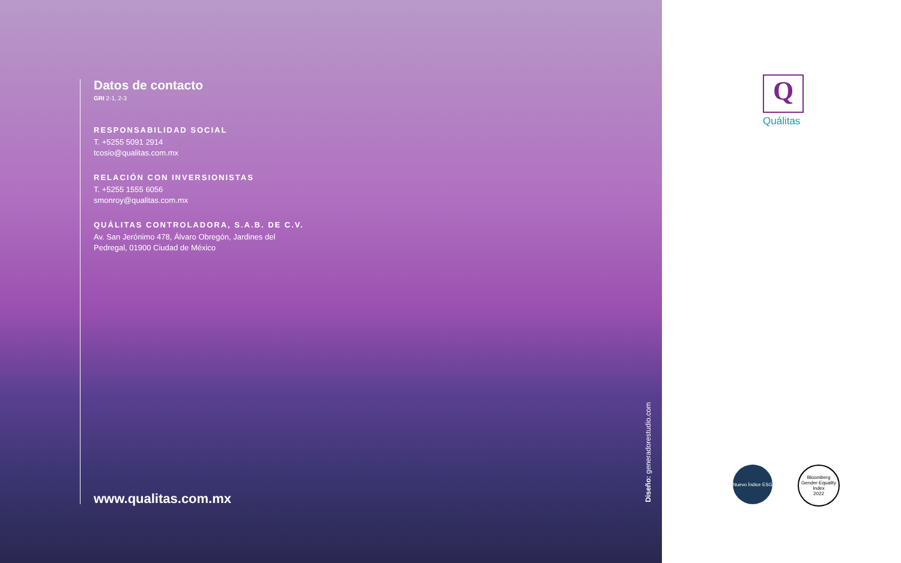Datos de contacto
GRI 2-1, 2-3
RESPONSABILIDAD SOCIAL
T. +5255 5091 2914
tcosio@qualitas.com.mx
RELACIÓN CON INVERSIONISTAS
T. +5255 1555 6056
smonroy@qualitas.com.mx
QUÁLITAS CONTROLADORA, S.A.B. DE C.V.
Av. San Jerónimo 478, Álvaro Obregón, Jardines del
Pedregal, 01900 Ciudad de México
www.qualitas.com.mx
Diseño: generadorestudio.com
Q
Quálitas
Nuevo Índice ESG
Bloomberg
Gender-Equality Index
2022